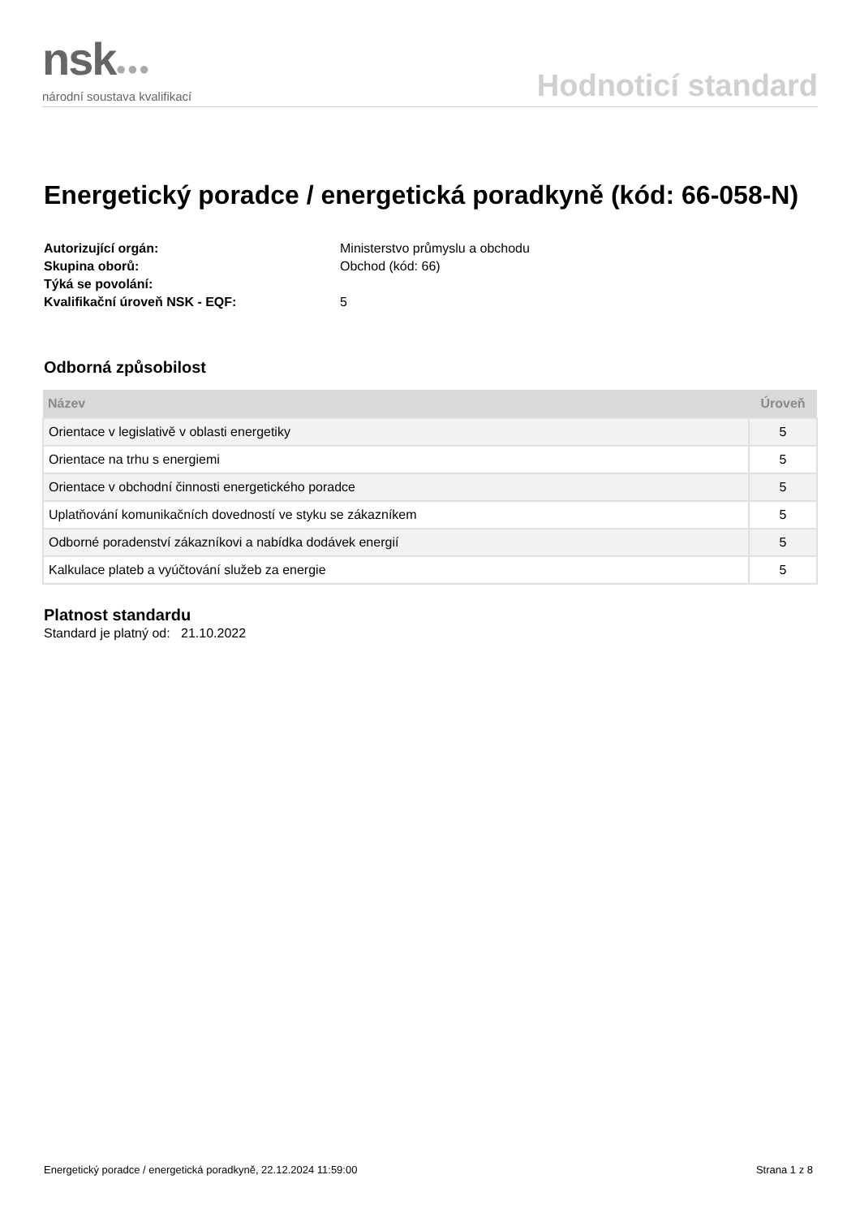nsk●●●
národní soustava kvalifikací
Hodnoticí standard
Energetický poradce / energetická poradkyně (kód: 66-058-N)
Autorizující orgán: Ministerstvo průmyslu a obchodu Skupina oborů: Obchod (kód: 66) Týká se povolání: Kvalifikační úroveň NSK - EQF: 5
Odborná způsobilost
| Název | Úroveň |
| --- | --- |
| Orientace v legislativě v oblasti energetiky | 5 |
| Orientace na trhu s energiemi | 5 |
| Orientace v obchodní činnosti energetického poradce | 5 |
| Uplatňování komunikačních dovedností ve styku se zákazníkem | 5 |
| Odborné poradenství zákazníkovi a nabídka dodávek energií | 5 |
| Kalkulace plateb a vyúčtování služeb za energie | 5 |
Platnost standardu
Standard je platný od: 21.10.2022
Energetický poradce / energetická poradkyně, 22.12.2024 11:59:00 Strana 1 z 8